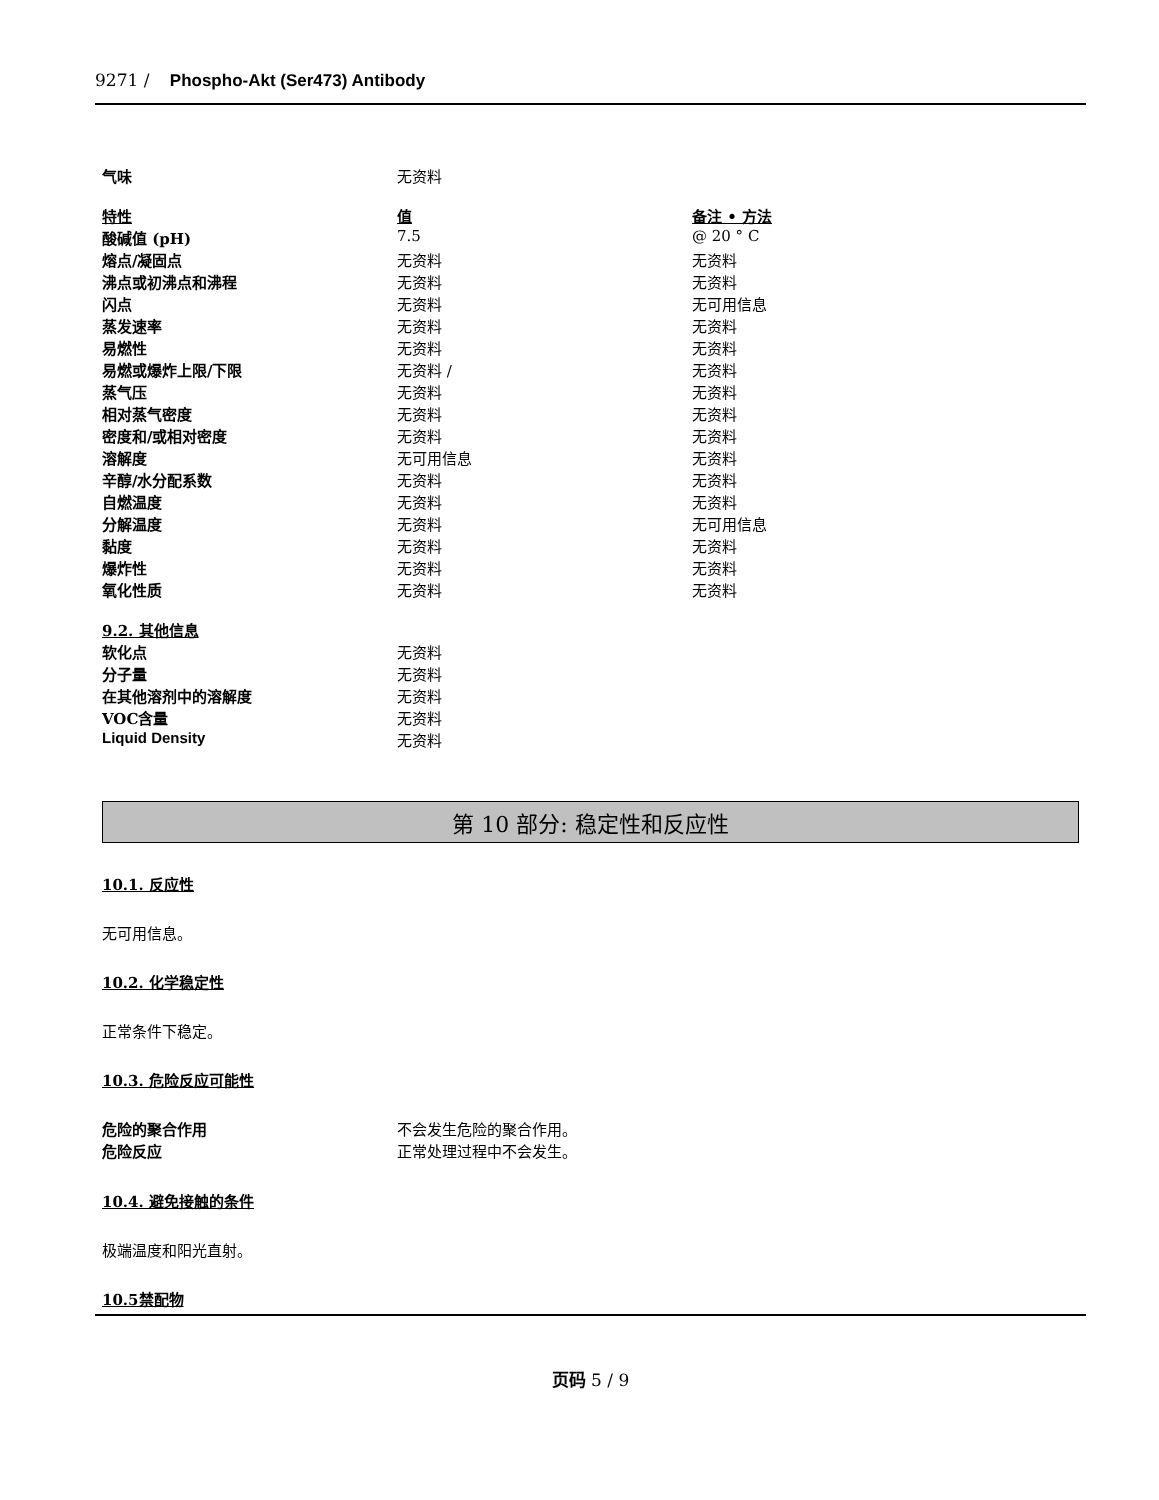9271 / Phospho-Akt (Ser473) Antibody
| 气味 | 无资料 |
| 特性 | 值 | 备注 • 方法 |
| 酸碱值 (pH) | 7.5 | @ 20 ° C |
| 熔点/凝固点 | 无资料 | 无资料 |
| 沸点或初沸点和沸程 | 无资料 | 无资料 |
| 闪点 | 无资料 | 无可用信息 |
| 蒸发速率 | 无资料 | 无资料 |
| 易燃性 | 无资料 | 无资料 |
| 易燃或爆炸上限/下限 | 无资料 / | 无资料 |
| 蒸气压 | 无资料 | 无资料 |
| 相对蒸气密度 | 无资料 | 无资料 |
| 密度和/或相对密度 | 无资料 | 无资料 |
| 溶解度 | 无可用信息 | 无资料 |
| 辛醇/水分配系数 | 无资料 | 无资料 |
| 自燃温度 | 无资料 | 无资料 |
| 分解温度 | 无资料 | 无可用信息 |
| 黏度 | 无资料 | 无资料 |
| 爆炸性 | 无资料 | 无资料 |
| 氧化性质 | 无资料 | 无资料 |
| 9.2. 其他信息 | |
| 软化点 | 无资料 |
| 分子量 | 无资料 |
| 在其他溶剂中的溶解度 | 无资料 |
| VOC含量 | 无资料 |
| Liquid Density | 无资料 |
第 10 部分: 稳定性和反应性
10.1. 反应性
无可用信息。
10.2. 化学稳定性
正常条件下稳定。
10.3. 危险反应可能性
| 危险的聚合作用 | 不会发生危险的聚合作用。 |
| 危险反应 | 正常处理过程中不会发生。 |
10.4. 避免接触的条件
极端温度和阳光直射。
10.5禁配物
页码 5 / 9